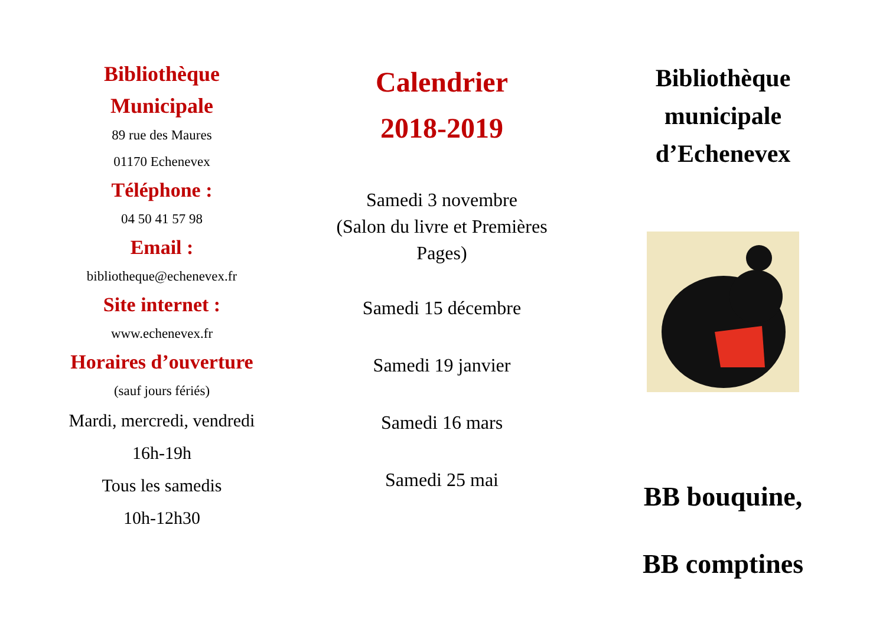Bibliothèque
Municipale
89 rue des Maures
01170 Echenevex
Téléphone :
04 50 41 57 98
Email :
bibliotheque@echenevex.fr
Site internet :
www.echenevex.fr
Horaires d’ouverture
(sauf jours fériés)
Mardi, mercredi, vendredi
16h-19h
Tous les samedis
10h-12h30
Calendrier
2018-2019
Samedi 3 novembre
(Salon du livre et Premières Pages)
Samedi 15 décembre
Samedi 19 janvier
Samedi 16 mars
Samedi 25 mai
Bibliothèque
municipale
d’Echenevex
BB bouquine,
BB comptines